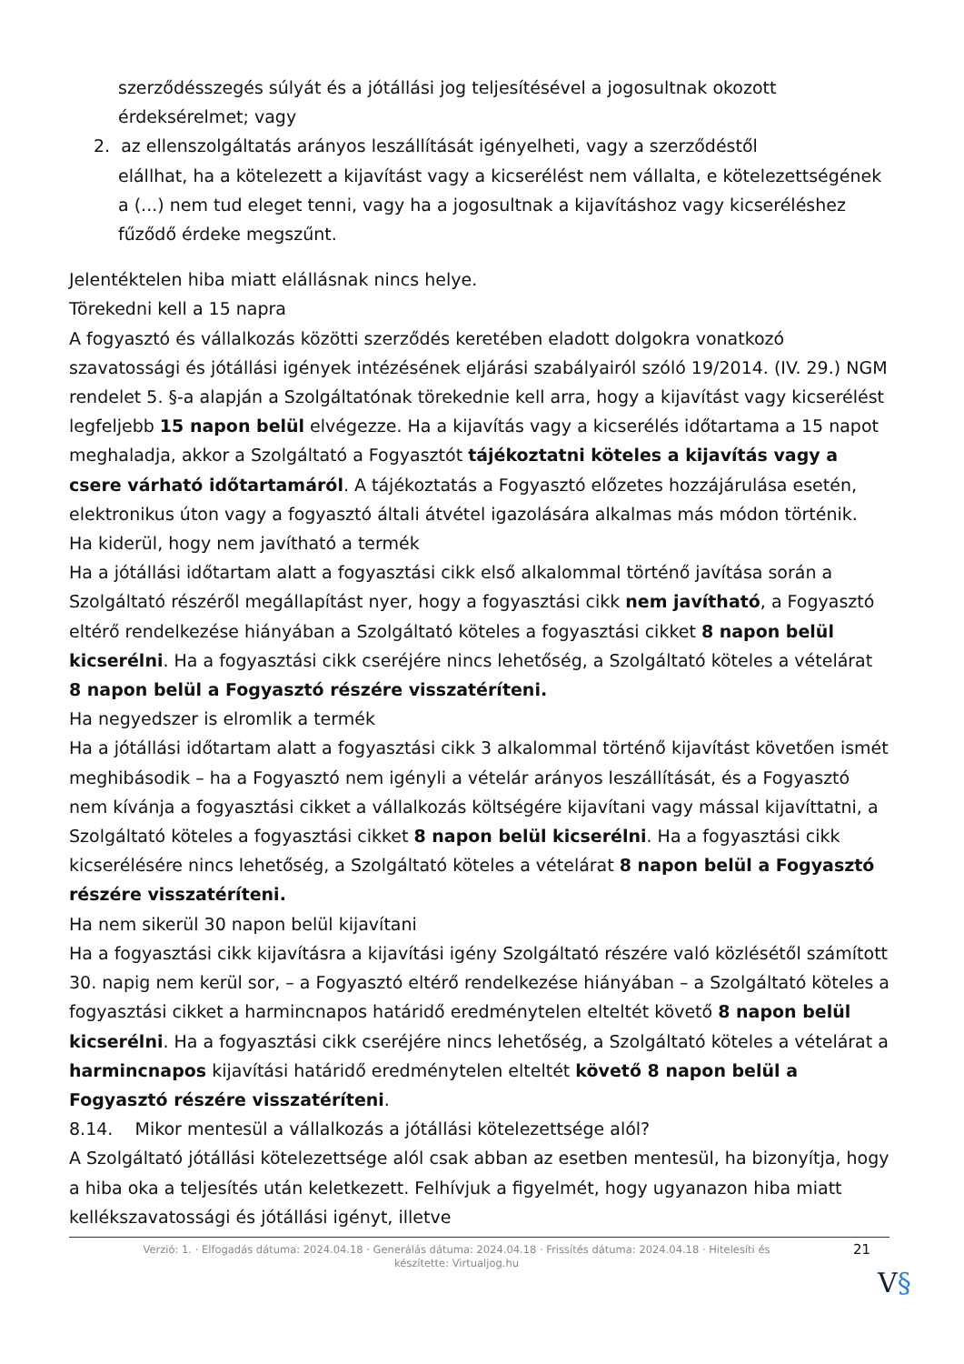szerződésszegés súlyát és a jótállási jog teljesítésével a jogosultnak okozott érdeksérelmet; vagy
2. az ellenszolgáltatás arányos leszállítását igényelheti, vagy a szerződéstől
elállhat, ha a kötelezett a kijavítást vagy a kicserélést nem vállalta, e kötelezettségének a (...) nem tud eleget tenni, vagy ha a jogosultnak a kijavításhoz vagy kicseréléshez fűződő érdeke megszűnt.
Jelentéktelen hiba miatt elállásnak nincs helye.
Törekedni kell a 15 napra
A fogyasztó és vállalkozás közötti szerződés keretében eladott dolgokra vonatkozó szavatossági és jótállási igények intézésének eljárási szabályairól szóló 19/2014. (IV. 29.) NGM rendelet 5. §-a alapján a Szolgáltatónak törekednie kell arra, hogy a kijavítást vagy kicserélést legfeljebb 15 napon belül elvégezze. Ha a kijavítás vagy a kicserélés időtartama a 15 napot meghaladja, akkor a Szolgáltató a Fogyasztót tájékoztatni köteles a kijavítás vagy a csere várható időtartamáról. A tájékoztatás a Fogyasztó előzetes hozzájárulása esetén, elektronikus úton vagy a fogyasztó általi átvétel igazolására alkalmas más módon történik.
Ha kiderül, hogy nem javítható a termék
Ha a jótállási időtartam alatt a fogyasztási cikk első alkalommal történő javítása során a Szolgáltató részéről megállapítást nyer, hogy a fogyasztási cikk nem javítható, a Fogyasztó eltérő rendelkezése hiányában a Szolgáltató köteles a fogyasztási cikket 8 napon belül kicserélni. Ha a fogyasztási cikk cseréjére nincs lehetőség, a Szolgáltató köteles a vételárat 8 napon belül a Fogyasztó részére visszatéríteni.
Ha negyedszer is elromlik a termék
Ha a jótállási időtartam alatt a fogyasztási cikk 3 alkalommal történő kijavítást követően ismét meghibásodik – ha a Fogyasztó nem igényli a vételár arányos leszállítását, és a Fogyasztó nem kívánja a fogyasztási cikket a vállalkozás költségére kijavítani vagy mással kijavíttatni, a Szolgáltató köteles a fogyasztási cikket 8 napon belül kicserélni. Ha a fogyasztási cikk kicserélésére nincs lehetőség, a Szolgáltató köteles a vételárat 8 napon belül a Fogyasztó részére visszatéríteni.
Ha nem sikerül 30 napon belül kijavítani
Ha a fogyasztási cikk kijavításra a kijavítási igény Szolgáltató részére való közlésétől számított 30. napig nem kerül sor, – a Fogyasztó eltérő rendelkezése hiányában – a Szolgáltató köteles a fogyasztási cikket a harmincnapos határidő eredménytelen elteltét követő 8 napon belül kicserélni. Ha a fogyasztási cikk cseréjére nincs lehetőség, a Szolgáltató köteles a vételárat a harmincnapos kijavítási határidő eredménytelen elteltét követő 8 napon belül a Fogyasztó részére visszatéríteni.
8.14. Mikor mentesül a vállalkozás a jótállási kötelezettsége alól?
A Szolgáltató jótállási kötelezettsége alól csak abban az esetben mentesül, ha bizonyítja, hogy a hiba oka a teljesítés után keletkezett. Felhívjuk a figyelmét, hogy ugyanazon hiba miatt kellékszavatossági és jótállási igényt, illetve
Verzió: 1. · Elfogadás dátuma: 2024.04.18 · Generálás dátuma: 2024.04.18 · Frissítés dátuma: 2024.04.18 · Hitelesíti és készítette: Virtualjog.hu
21
V§